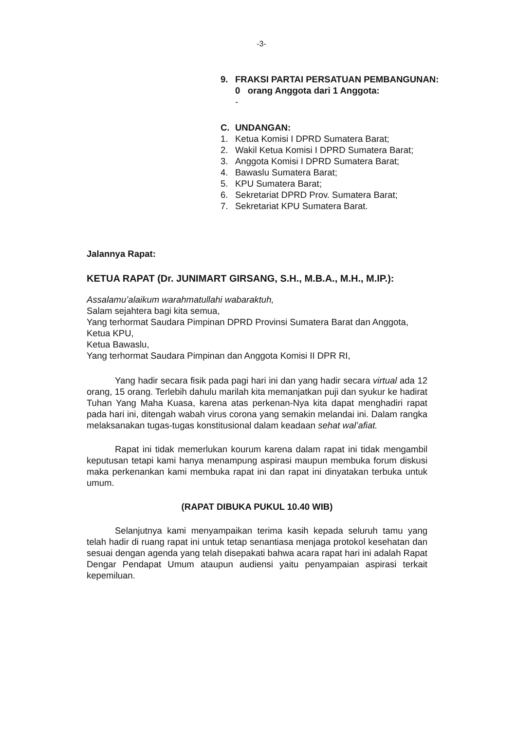-3-
9. FRAKSI PARTAI PERSATUAN PEMBANGUNAN:
0 orang Anggota dari 1 Anggota:
-
C. UNDANGAN:
1. Ketua Komisi I DPRD Sumatera Barat;
2. Wakil Ketua Komisi I DPRD Sumatera Barat;
3. Anggota Komisi I DPRD Sumatera Barat;
4. Bawaslu Sumatera Barat;
5. KPU Sumatera Barat;
6. Sekretariat DPRD Prov. Sumatera Barat;
7. Sekretariat KPU Sumatera Barat.
Jalannya Rapat:
KETUA RAPAT (Dr. JUNIMART GIRSANG, S.H., M.B.A., M.H., M.IP.):
Assalamu’alaikum warahmatullahi wabaraktuh,
Salam sejahtera bagi kita semua,
Yang terhormat Saudara Pimpinan DPRD Provinsi Sumatera Barat dan Anggota,
Ketua KPU,
Ketua Bawaslu,
Yang terhormat Saudara Pimpinan dan Anggota Komisi II DPR RI,
Yang hadir secara fisik pada pagi hari ini dan yang hadir secara virtual ada 12 orang, 15 orang. Terlebih dahulu marilah kita memanjatkan puji dan syukur ke hadirat Tuhan Yang Maha Kuasa, karena atas perkenan-Nya kita dapat menghadiri rapat pada hari ini, ditengah wabah virus corona yang semakin melandai ini. Dalam rangka melaksanakan tugas-tugas konstitusional dalam keadaan sehat wal’afiat.
Rapat ini tidak memerlukan kourum karena dalam rapat ini tidak mengambil keputusan tetapi kami hanya menampung aspirasi maupun membuka forum diskusi maka perkenankan kami membuka rapat ini dan rapat ini dinyatakan terbuka untuk umum.
(RAPAT DIBUKA PUKUL 10.40 WIB)
Selanjutnya kami menyampaikan terima kasih kepada seluruh tamu yang telah hadir di ruang rapat ini untuk tetap senantiasa menjaga protokol kesehatan dan sesuai dengan agenda yang telah disepakati bahwa acara rapat hari ini adalah Rapat Dengar Pendapat Umum ataupun audiensi yaitu penyampaian aspirasi terkait kepemiluan.